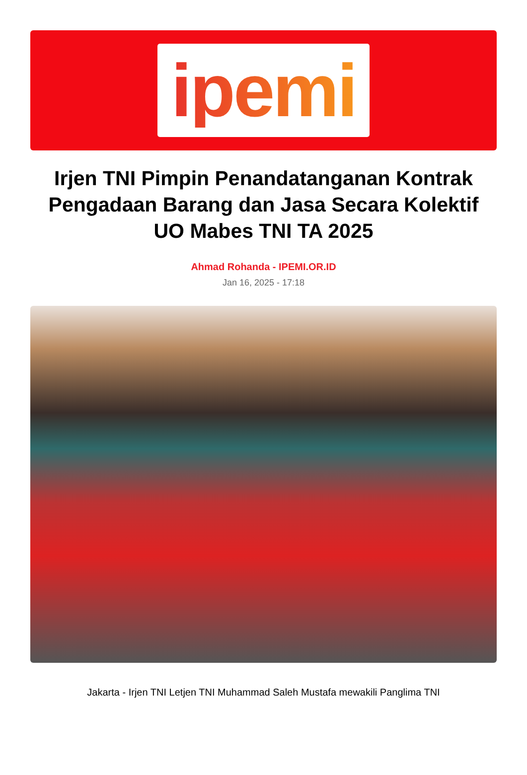ipemi
Irjen TNI Pimpin Penandatanganan Kontrak Pengadaan Barang dan Jasa Secara Kolektif UO Mabes TNI TA 2025
Ahmad Rohanda - IPEMI.OR.ID
Jan 16, 2025 - 17:18
Jakarta - Irjen TNI Letjen TNI Muhammad Saleh Mustafa mewakili Panglima TNI